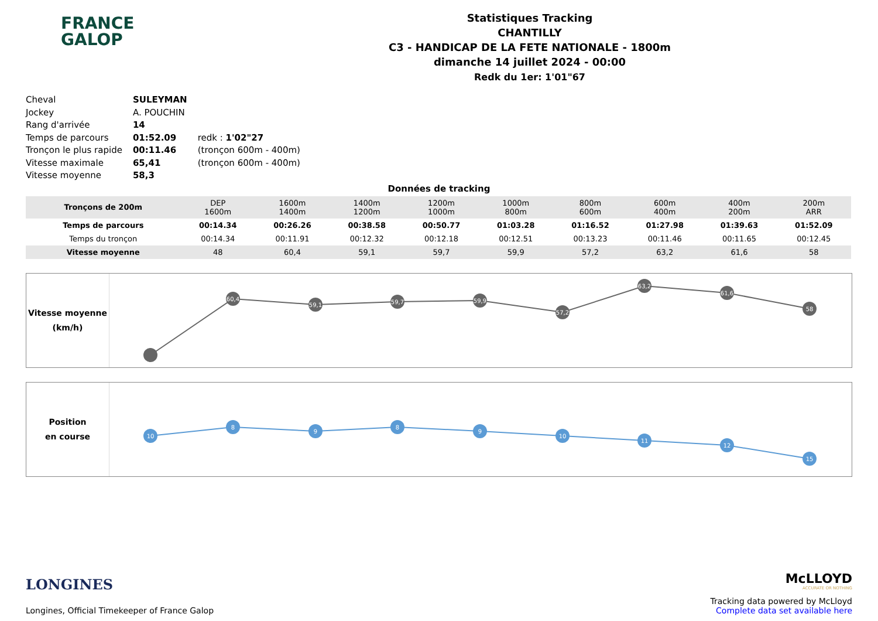FRANCE
GALOP
Statistiques Tracking
CHANTILLY
C3 - HANDICAP DE LA FETE NATIONALE - 1800m
dimanche 14 juillet 2024 - 00:00
Redk du 1er: 1'01"67
| Cheval | SULEYMAN | |
| Jockey | A. POUCHIN | |
| Rang d'arrivée | 14 | |
| Temps de parcours | 01:52.09 | redk : 1'02"27 |
| Tronçon le plus rapide | 00:11.46 | (tronçon 600m - 400m) |
| Vitesse maximale | 65,41 | (tronçon 600m - 400m) |
| Vitesse moyenne | 58,3 | |
Données de tracking
| Tronçons de 200m | DEP 1600m | 1600m 1400m | 1400m 1200m | 1200m 1000m | 1000m 800m | 800m 600m | 600m 400m | 400m 200m | 200m ARR |
| Temps de parcours | 00:14.34 | 00:26.26 | 00:38.58 | 00:50.77 | 01:03.28 | 01:16.52 | 01:27.98 | 01:39.63 | 01:52.09 |
| Temps du tronçon | 00:14.34 | 00:11.91 | 00:12.32 | 00:12.18 | 00:12.51 | 00:13.23 | 00:11.46 | 00:11.65 | 00:12.45 |
| Vitesse moyenne | 48 | 60,4 | 59,1 | 59,7 | 59,9 | 57,2 | 63,2 | 61,6 | 58 |
Vitesse moyenne
(km/h)
60,4
59,1
59,7
59,9
57,2
63,2
61,6
58
Position
en course
10
8
9
8
9
10
11
12
15
LONGINES
Longines, Official Timekeeper of France Galop
McLLOYD
ACCURATE OR NOTHING
Tracking data powered by McLloyd
Complete data set available here